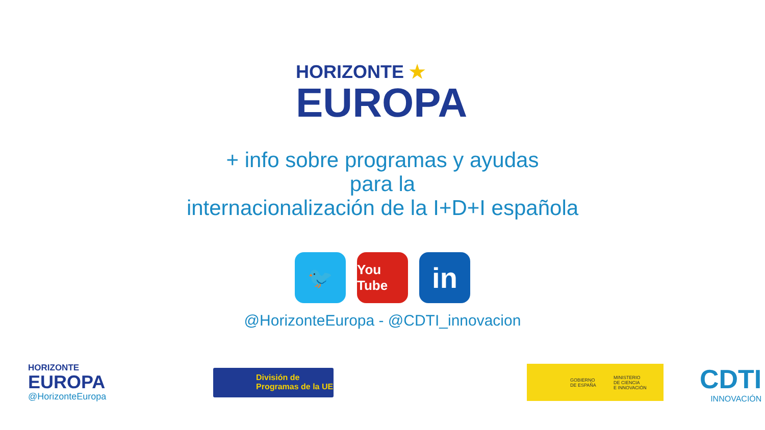HORIZONTE ★
EUROPA
+ info sobre programas y ayudas
para la
internacionalización de la I+D+I española
🐦
You Tube
in
@HorizonteEuropa - @CDTI_innovacion
HORIZONTE
EUROPA
@HorizonteEuropa
División de
Programas de la UE
GOBIERNO
DE ESPAÑA
MINISTERIO
DE CIENCIA
E INNOVACIÓN
CDTI
INNOVACIÓN